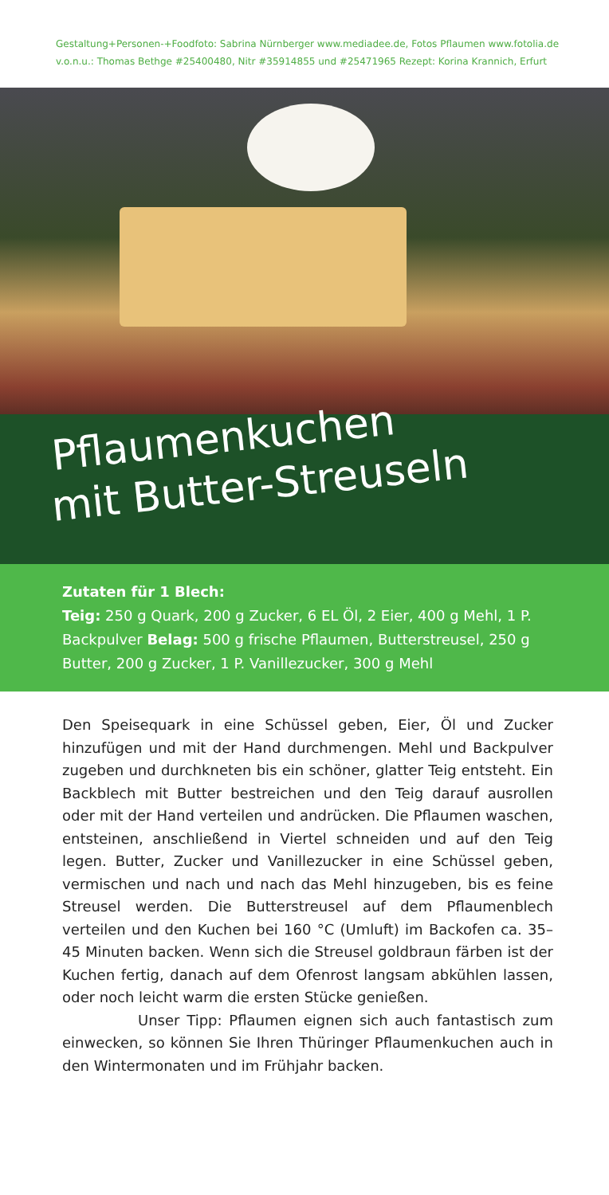Gestaltung+Personen-+Foodfoto: Sabrina Nürnberger www.mediadee.de, Fotos Pflaumen www.fotolia.de
v.o.n.u.: Thomas Bethge #25400480, Nitr #35914855 und #25471965 Rezept: Korina Krannich, Erfurt
Pflaumenkuchen
mit Butter-Streuseln
Zutaten für 1 Blech:
Teig: 250 g Quark, 200 g Zucker, 6 EL Öl, 2 Eier, 400 g Mehl, 1 P. Backpulver Belag: 500 g frische Pflaumen, Butterstreusel, 250 g Butter, 200 g Zucker, 1 P. Vanillezucker, 300 g Mehl
Den Speisequark in eine Schüssel geben, Eier, Öl und Zucker hinzufügen und mit der Hand durchmengen. Mehl und Backpulver zugeben und durchkneten bis ein schöner, glatter Teig entsteht. Ein Backblech mit Butter bestreichen und den Teig darauf ausrollen oder mit der Hand verteilen und andrücken. Die Pflaumen waschen, entsteinen, anschließend in Viertel schneiden und auf den Teig legen. Butter, Zucker und Vanillezucker in eine Schüssel geben, vermischen und nach und nach das Mehl hinzugeben, bis es feine Streusel werden. Die Butterstreusel auf dem Pflaumenblech verteilen und den Kuchen bei 160 °C (Umluft) im Backofen ca. 35–45 Minuten backen. Wenn sich die Streusel goldbraun färben ist der Kuchen fertig, danach auf dem Ofenrost langsam abkühlen lassen, oder noch leicht warm die ersten Stücke genießen.
Unser Tipp: Pflaumen eignen sich auch fantastisch zum einwecken, so können Sie Ihren Thüringer Pflaumenkuchen auch in den Wintermonaten und im Frühjahr backen.